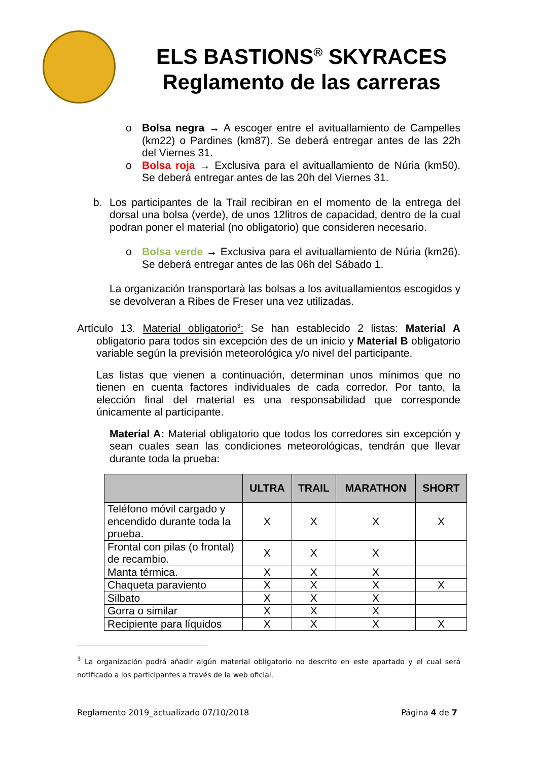ELS BASTIONS<sup>®</sup> SKYRACES
Reglamento de las carreras
o Bolsa negra → A escoger entre el avituallamiento de Campelles (km22) o Pardines (km87). Se deberá entregar antes de las 22h del Viernes 31.
o Bolsa roja → Exclusiva para el avituallamiento de Núria (km50). Se deberá entregar antes de las 20h del Viernes 31.
b. Los participantes de la Trail recibiran en el momento de la entrega del dorsal una bolsa (verde), de unos 12litros de capacidad, dentro de la cual podran poner el material (no obligatorio) que consideren necesario.
o Bolsa verde → Exclusiva para el avituallamiento de Núria (km26). Se deberá entregar antes de las 06h del Sábado 1.
La organización transportarà las bolsas a los avituallamientos escogidos y se devolveran a Ribes de Freser una vez utilizadas.
Artículo 13. Material obligatorio<sup>3</sup>: Se han establecido 2 listas: Material A obligatorio para todos sin excepción des de un inicio y Material B obligatorio variable según la previsión meteorológica y/o nivel del participante.
Las listas que vienen a continuación, determinan unos mínimos que no tienen en cuenta factores individuales de cada corredor. Por tanto, la elección final del material es una responsabilidad que corresponde únicamente al participante.
Material A: Material obligatorio que todos los corredores sin excepción y sean cuales sean las condiciones meteorológicas, tendrán que llevar durante toda la prueba:
| | ULTRA | TRAIL | MARATHON | SHORT |
| --- | --- | --- | --- | --- |
| Teléfono móvil cargado y encendido durante toda la prueba. | X | X | X | X |
| Frontal con pilas (o frontal) de recambio. | X | X | X | |
| Manta térmica. | X | X | X | |
| Chaqueta paraviento | X | X | X | X |
| Silbato | X | X | X | |
| Gorra o similar | X | X | X | |
| Recipiente para líquidos | X | X | X | X |
<sup>3</sup> La organización podrá añadir algún material obligatorio no descrito en este apartado y el cual será notificado a los participantes a través de la web oficial.
Reglamento 2019_actualizado 07/10/2018 Página 4 de 7